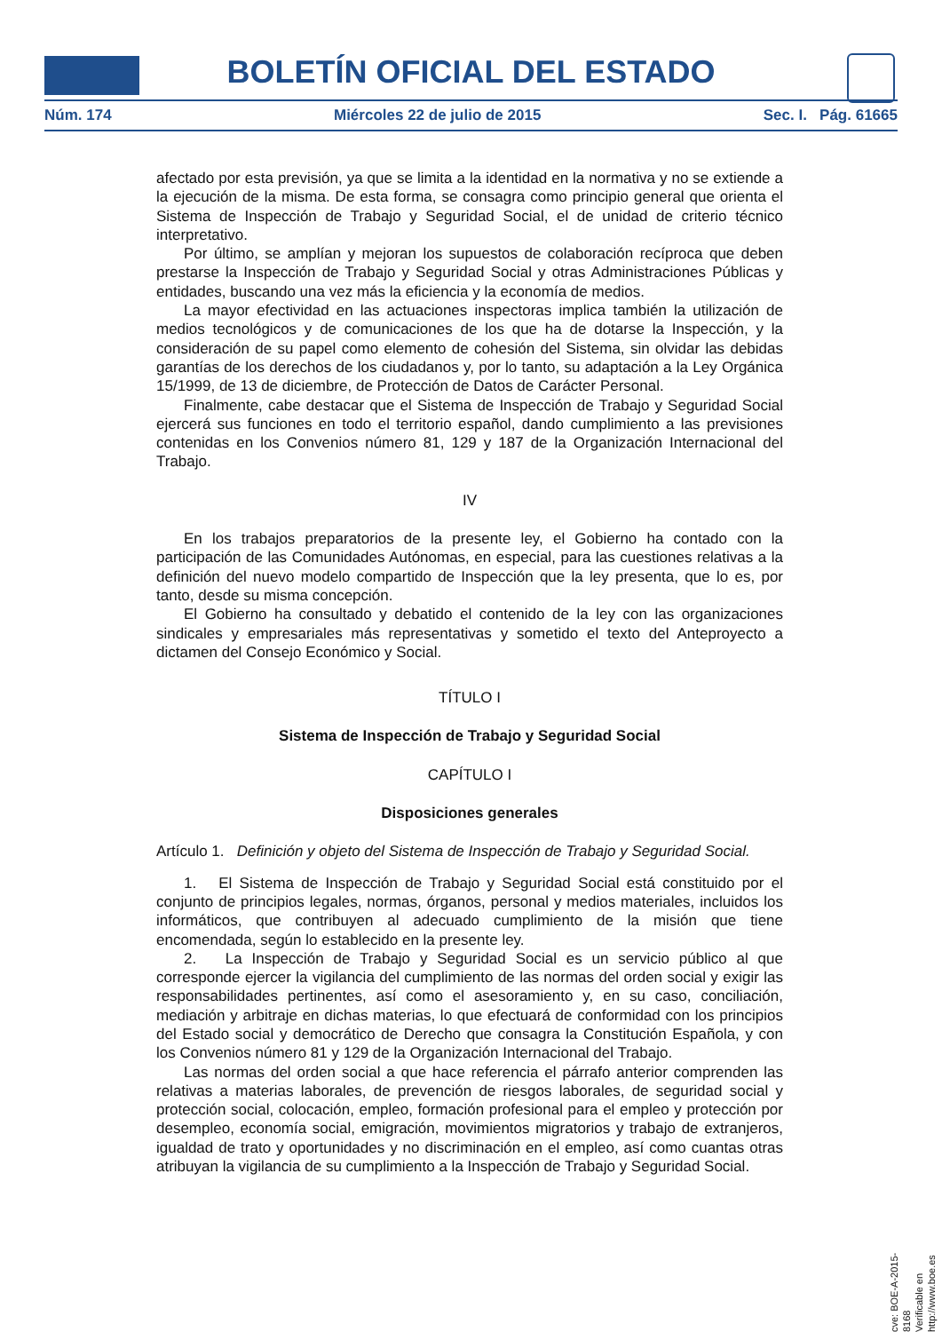BOLETÍN OFICIAL DEL ESTADO
Núm. 174 Miércoles 22 de julio de 2015 Sec. I. Pág. 61665
afectado por esta previsión, ya que se limita a la identidad en la normativa y no se extiende a la ejecución de la misma. De esta forma, se consagra como principio general que orienta el Sistema de Inspección de Trabajo y Seguridad Social, el de unidad de criterio técnico interpretativo.
Por último, se amplían y mejoran los supuestos de colaboración recíproca que deben prestarse la Inspección de Trabajo y Seguridad Social y otras Administraciones Públicas y entidades, buscando una vez más la eficiencia y la economía de medios.
La mayor efectividad en las actuaciones inspectoras implica también la utilización de medios tecnológicos y de comunicaciones de los que ha de dotarse la Inspección, y la consideración de su papel como elemento de cohesión del Sistema, sin olvidar las debidas garantías de los derechos de los ciudadanos y, por lo tanto, su adaptación a la Ley Orgánica 15/1999, de 13 de diciembre, de Protección de Datos de Carácter Personal.
Finalmente, cabe destacar que el Sistema de Inspección de Trabajo y Seguridad Social ejercerá sus funciones en todo el territorio español, dando cumplimiento a las previsiones contenidas en los Convenios número 81, 129 y 187 de la Organización Internacional del Trabajo.
IV
En los trabajos preparatorios de la presente ley, el Gobierno ha contado con la participación de las Comunidades Autónomas, en especial, para las cuestiones relativas a la definición del nuevo modelo compartido de Inspección que la ley presenta, que lo es, por tanto, desde su misma concepción.
El Gobierno ha consultado y debatido el contenido de la ley con las organizaciones sindicales y empresariales más representativas y sometido el texto del Anteproyecto a dictamen del Consejo Económico y Social.
TÍTULO I
Sistema de Inspección de Trabajo y Seguridad Social
CAPÍTULO I
Disposiciones generales
Artículo 1. Definición y objeto del Sistema de Inspección de Trabajo y Seguridad Social.
1. El Sistema de Inspección de Trabajo y Seguridad Social está constituido por el conjunto de principios legales, normas, órganos, personal y medios materiales, incluidos los informáticos, que contribuyen al adecuado cumplimiento de la misión que tiene encomendada, según lo establecido en la presente ley.
2. La Inspección de Trabajo y Seguridad Social es un servicio público al que corresponde ejercer la vigilancia del cumplimiento de las normas del orden social y exigir las responsabilidades pertinentes, así como el asesoramiento y, en su caso, conciliación, mediación y arbitraje en dichas materias, lo que efectuará de conformidad con los principios del Estado social y democrático de Derecho que consagra la Constitución Española, y con los Convenios número 81 y 129 de la Organización Internacional del Trabajo.
Las normas del orden social a que hace referencia el párrafo anterior comprenden las relativas a materias laborales, de prevención de riesgos laborales, de seguridad social y protección social, colocación, empleo, formación profesional para el empleo y protección por desempleo, economía social, emigración, movimientos migratorios y trabajo de extranjeros, igualdad de trato y oportunidades y no discriminación en el empleo, así como cuantas otras atribuyan la vigilancia de su cumplimiento a la Inspección de Trabajo y Seguridad Social.
cve: BOE-A-2015-8168
Verificable en http://www.boe.es